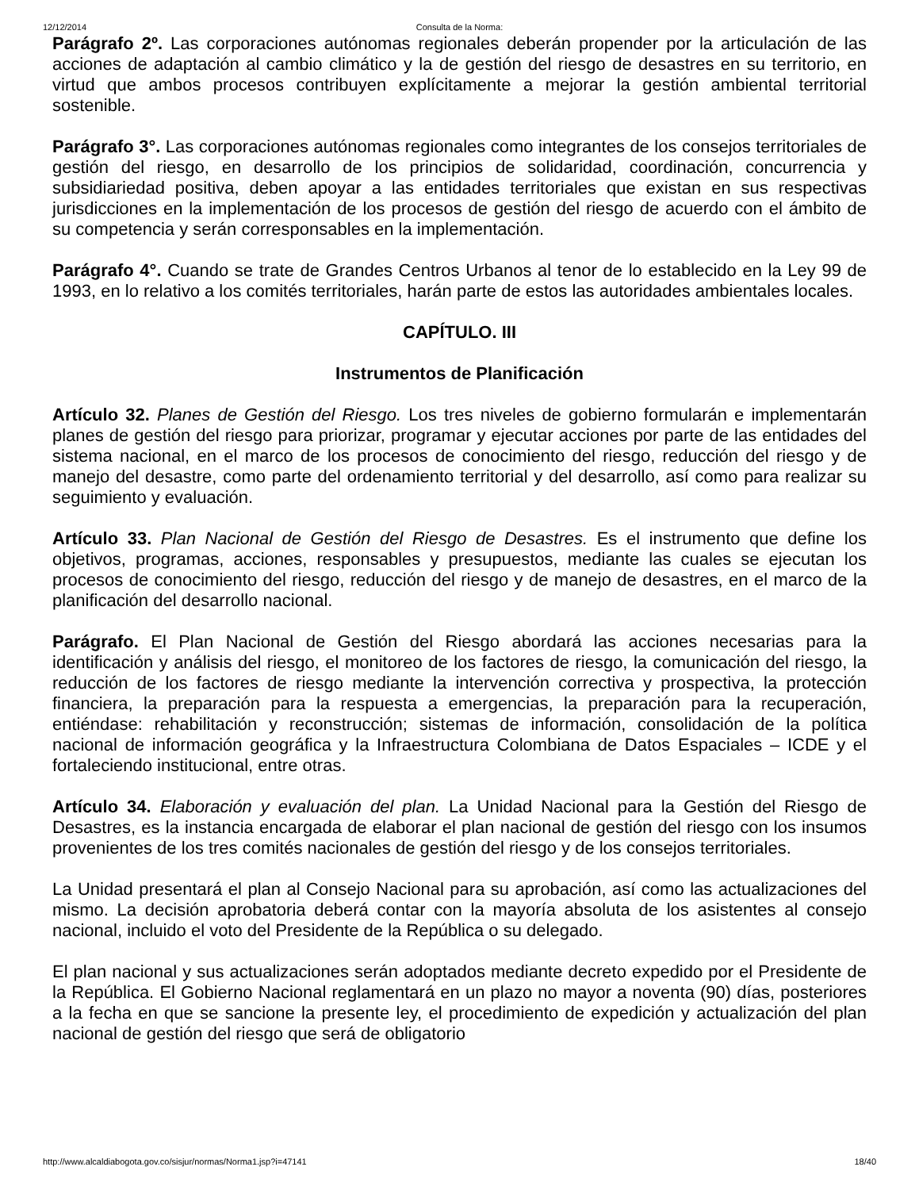12/12/2014 Consulta de la Norma:
Parágrafo 2º. Las corporaciones autónomas regionales deberán propender por la articulación de las acciones de adaptación al cambio climático y la de gestión del riesgo de desastres en su territorio, en virtud que ambos procesos contribuyen explícitamente a mejorar la gestión ambiental territorial sostenible.
Parágrafo 3°. Las corporaciones autónomas regionales como integrantes de los consejos territoriales de gestión del riesgo, en desarrollo de los principios de solidaridad, coordinación, concurrencia y subsidiariedad positiva, deben apoyar a las entidades territoriales que existan en sus respectivas jurisdicciones en la implementación de los procesos de gestión del riesgo de acuerdo con el ámbito de su competencia y serán corresponsables en la implementación.
Parágrafo 4°. Cuando se trate de Grandes Centros Urbanos al tenor de lo establecido en la Ley 99 de 1993, en lo relativo a los comités territoriales, harán parte de estos las autoridades ambientales locales.
CAPÍTULO. III
Instrumentos de Planificación
Artículo 32. Planes de Gestión del Riesgo. Los tres niveles de gobierno formularán e implementarán planes de gestión del riesgo para priorizar, programar y ejecutar acciones por parte de las entidades del sistema nacional, en el marco de los procesos de conocimiento del riesgo, reducción del riesgo y de manejo del desastre, como parte del ordenamiento territorial y del desarrollo, así como para realizar su seguimiento y evaluación.
Artículo 33. Plan Nacional de Gestión del Riesgo de Desastres. Es el instrumento que define los objetivos, programas, acciones, responsables y presupuestos, mediante las cuales se ejecutan los procesos de conocimiento del riesgo, reducción del riesgo y de manejo de desastres, en el marco de la planificación del desarrollo nacional.
Parágrafo. El Plan Nacional de Gestión del Riesgo abordará las acciones necesarias para la identificación y análisis del riesgo, el monitoreo de los factores de riesgo, la comunicación del riesgo, la reducción de los factores de riesgo mediante la intervención correctiva y prospectiva, la protección financiera, la preparación para la respuesta a emergencias, la preparación para la recuperación, entiéndase: rehabilitación y reconstrucción; sistemas de información, consolidación de la política nacional de información geográfica y la Infraestructura Colombiana de Datos Espaciales – ICDE y el fortaleciendo institucional, entre otras.
Artículo 34. Elaboración y evaluación del plan. La Unidad Nacional para la Gestión del Riesgo de Desastres, es la instancia encargada de elaborar el plan nacional de gestión del riesgo con los insumos provenientes de los tres comités nacionales de gestión del riesgo y de los consejos territoriales.
La Unidad presentará el plan al Consejo Nacional para su aprobación, así como las actualizaciones del mismo. La decisión aprobatoria deberá contar con la mayoría absoluta de los asistentes al consejo nacional, incluido el voto del Presidente de la República o su delegado.
El plan nacional y sus actualizaciones serán adoptados mediante decreto expedido por el Presidente de la República. El Gobierno Nacional reglamentará en un plazo no mayor a noventa (90) días, posteriores a la fecha en que se sancione la presente ley, el procedimiento de expedición y actualización del plan nacional de gestión del riesgo que será de obligatorio
http://www.alcaldiabogota.gov.co/sisjur/normas/Norma1.jsp?i=47141 18/40